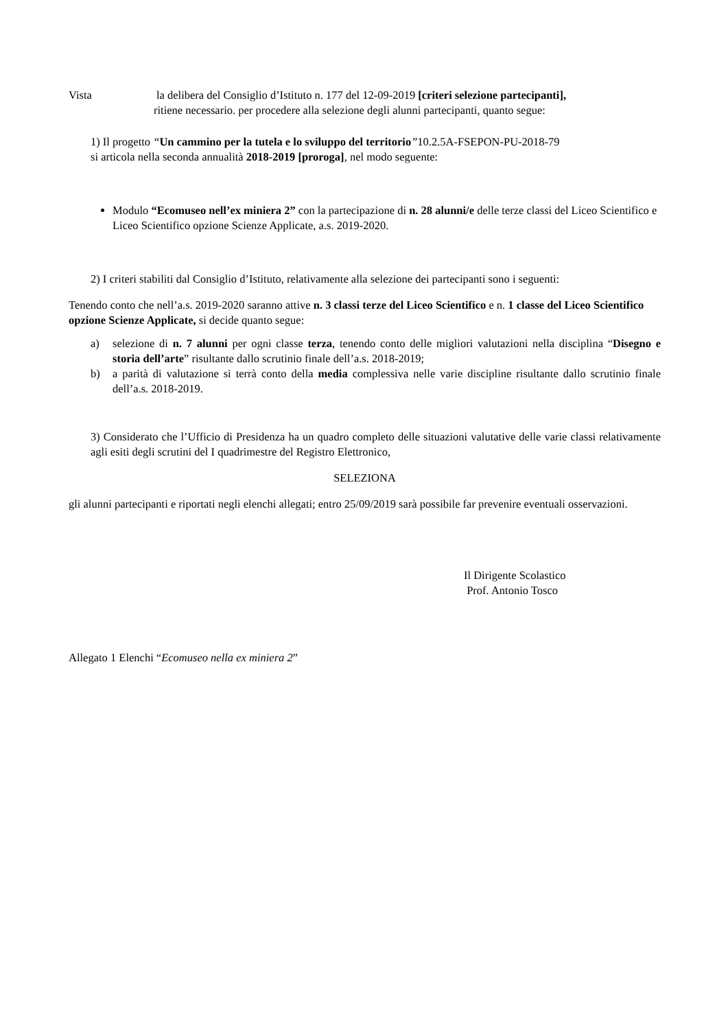Vista la delibera del Consiglio d’Istituto n. 177 del 12-09-2019 [criteri selezione partecipanti],
ritiene necessario. per procedere alla selezione degli alunni partecipanti, quanto segue:
1) Il progetto “Un cammino per la tutela e lo sviluppo del territorio”10.2.5A-FSEPON-PU-2018-79
si articola nella seconda annualità 2018-2019 [proroga], nel modo seguente:
Modulo “Ecomuseo nell’ex miniera 2” con la partecipazione di n. 28 alunni/e delle terze classi del Liceo Scientifico e Liceo Scientifico opzione Scienze Applicate, a.s. 2019-2020.
2) I criteri stabiliti dal Consiglio d’Istituto, relativamente alla selezione dei partecipanti sono i seguenti:
Tenendo conto che nell’a.s. 2019-2020 saranno attive n. 3 classi terze del Liceo Scientifico e n. 1 classe del Liceo Scientifico opzione Scienze Applicate, si decide quanto segue:
a) selezione di n. 7 alunni per ogni classe terza, tenendo conto delle migliori valutazioni nella disciplina “Disegno e storia dell’arte” risultante dallo scrutinio finale dell’a.s. 2018-2019;
b) a parità di valutazione si terrà conto della media complessiva nelle varie discipline risultante dallo scrutinio finale dell’a.s. 2018-2019.
3) Considerato che l’Ufficio di Presidenza ha un quadro completo delle situazioni valutative delle varie classi relativamente agli esiti degli scrutini del I quadrimestre del Registro Elettronico,
SELEZIONA
gli alunni partecipanti e riportati negli elenchi allegati; entro 25/09/2019 sarà possibile far prevenire eventuali osservazioni.
Il Dirigente Scolastico
Prof. Antonio Tosco
Allegato 1 Elenchi “Ecomuseo nella ex miniera 2”